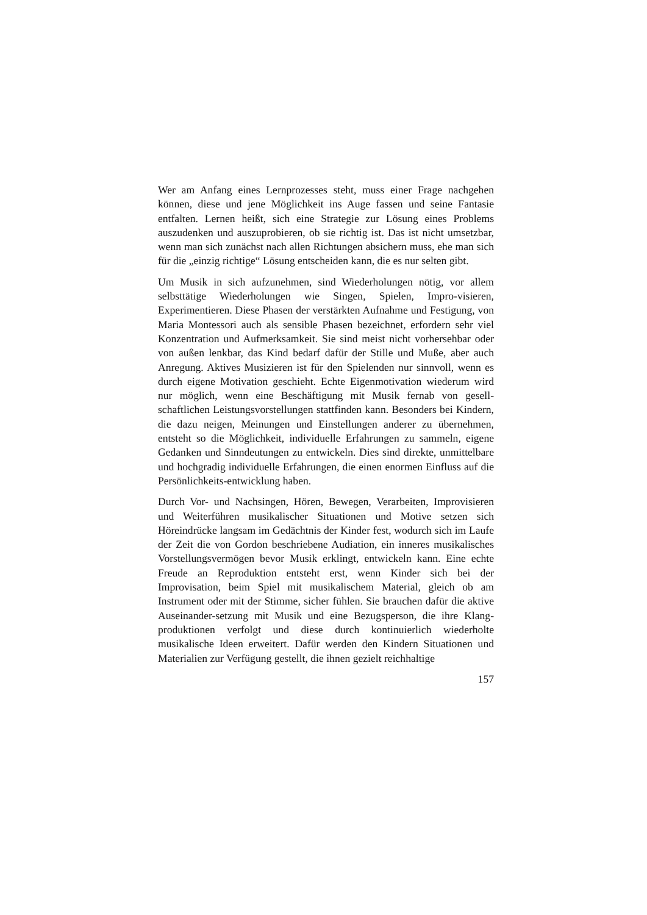Wer am Anfang eines Lernprozesses steht, muss einer Frage nachgehen können, diese und jene Möglichkeit ins Auge fassen und seine Fantasie entfalten. Lernen heißt, sich eine Strategie zur Lösung eines Problems auszudenken und auszuprobieren, ob sie richtig ist. Das ist nicht umsetzbar, wenn man sich zunächst nach allen Richtungen absichern muss, ehe man sich für die „einzig richtige“ Lösung entscheiden kann, die es nur selten gibt.
Um Musik in sich aufzunehmen, sind Wiederholungen nötig, vor allem selbsttätige Wiederholungen wie Singen, Spielen, Impro-visieren, Experimentieren. Diese Phasen der verstärkten Aufnahme und Festigung, von Maria Montessori auch als sensible Phasen bezeichnet, erfordern sehr viel Konzentration und Aufmerksamkeit. Sie sind meist nicht vorhersehbar oder von außen lenkbar, das Kind bedarf dafür der Stille und Muße, aber auch Anregung. Aktives Musizieren ist für den Spielenden nur sinnvoll, wenn es durch eigene Motivation geschieht. Echte Eigenmotivation wiederum wird nur möglich, wenn eine Beschäftigung mit Musik fernab von gesell-schaftlichen Leistungsvorstellungen stattfinden kann. Besonders bei Kindern, die dazu neigen, Meinungen und Einstellungen anderer zu übernehmen, entsteht so die Möglichkeit, individuelle Erfahrungen zu sammeln, eigene Gedanken und Sinndeutungen zu entwickeln. Dies sind direkte, unmittelbare und hochgradig individuelle Erfahrungen, die einen enormen Einfluss auf die Persönlichkeits-entwicklung haben.
Durch Vor- und Nachsingen, Hören, Bewegen, Verarbeiten, Improvisieren und Weiterführen musikalischer Situationen und Motive setzen sich Höreindrücke langsam im Gedächtnis der Kinder fest, wodurch sich im Laufe der Zeit die von Gordon beschriebene Audiation, ein inneres musikalisches Vorstellungsvermögen bevor Musik erklingt, entwickeln kann. Eine echte Freude an Reproduktion entsteht erst, wenn Kinder sich bei der Improvisation, beim Spiel mit musikalischem Material, gleich ob am Instrument oder mit der Stimme, sicher fühlen. Sie brauchen dafür die aktive Auseinander-setzung mit Musik und eine Bezugsperson, die ihre Klang-produktionen verfolgt und diese durch kontinuierlich wiederholte musikalische Ideen erweitert. Dafür werden den Kindern Situationen und Materialien zur Verfügung gestellt, die ihnen gezielt reichhaltige
157